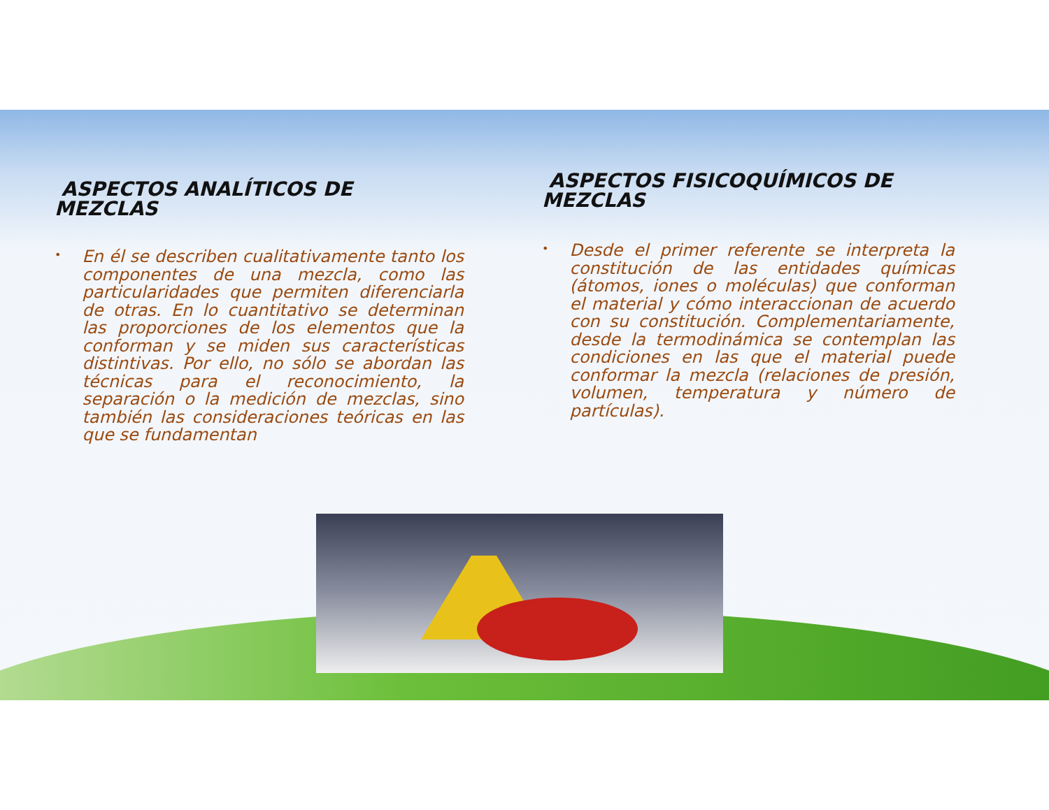ASPECTOS ANALÍTICOS DE
MEZCLAS
•
En él se describen cualitativamente tanto los componentes de una mezcla, como las particularidades que permiten diferenciarla de otras. En lo cuantitativo se determinan las proporciones de los elementos que la conforman y se miden sus características distintivas. Por ello, no sólo se abordan las técnicas para el reconocimiento, la separación o la medición de mezclas, sino también las consideraciones teóricas en las que se fundamentan
ASPECTOS FISICOQUÍMICOS DE
MEZCLAS
•
Desde el primer referente se interpreta la constitución de las entidades químicas (átomos, iones o moléculas) que conforman el material y cómo interaccionan de acuerdo con su constitución. Complementariamente, desde la termodinámica se contemplan las condiciones en las que el material puede conformar la mezcla (relaciones de presión, volumen, temperatura y número de partículas).